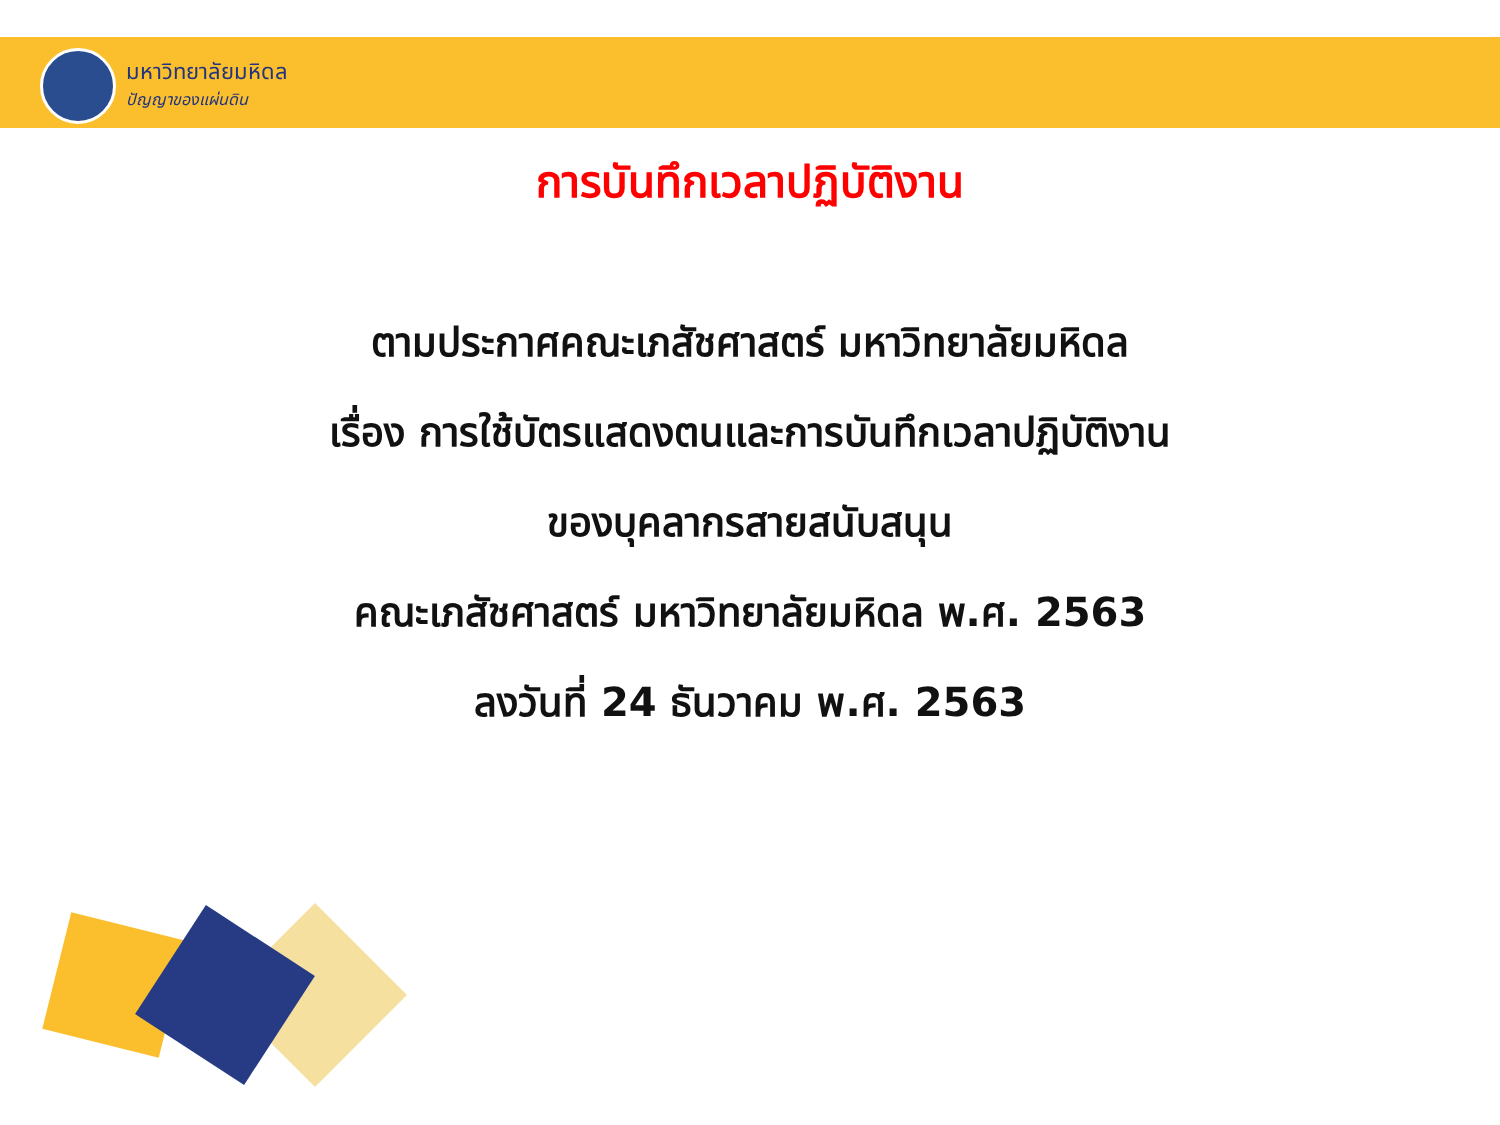มหาวิทยาลัยมหิดล
ปัญญาของแผ่นดิน
การบันทึกเวลาปฏิบัติงาน
ตามประกาศคณะเภสัชศาสตร์ มหาวิทยาลัยมหิดล
เรื่อง การใช้บัตรแสดงตนและการบันทึกเวลาปฏิบัติงาน
ของบุคลากรสายสนับสนุน
คณะเภสัชศาสตร์ มหาวิทยาลัยมหิดล พ.ศ. 2563
ลงวันที่ 24 ธันวาคม พ.ศ. 2563